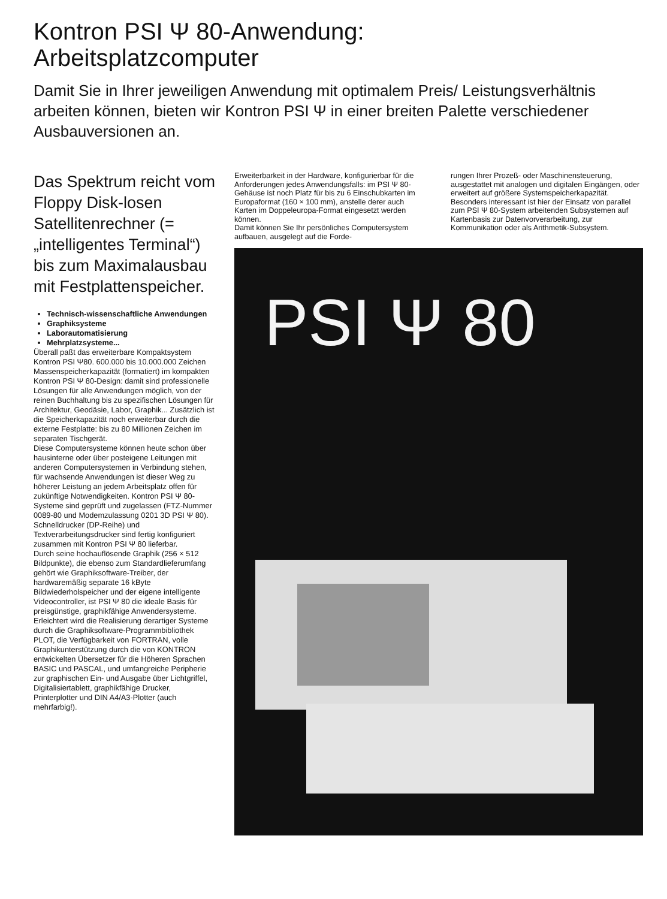Kontron PSI Ψ 80-Anwendung:
Arbeitsplatzcomputer
Damit Sie in Ihrer jeweiligen Anwendung mit optimalem Preis/ Leistungsverhältnis arbeiten können, bieten wir Kontron PSI Ψ in einer breiten Palette verschiedener Ausbauversionen an.
Das Spektrum reicht vom Floppy Disk-losen Satellitenrechner (= „intelligentes Terminal“) bis zum Maximalausbau mit Festplattenspeicher.
Technisch-wissenschaftliche Anwendungen
Graphiksysteme
Laborautomatisierung
Mehrplatzsysteme...
Überall paßt das erweiterbare Kompaktsystem Kontron PSI Ψ80. 600.000 bis 10.000.000 Zeichen Massenspeicherkapazität (formatiert) im kompakten Kontron PSI Ψ 80-Design: damit sind professionelle Lösungen für alle Anwendungen möglich, von der reinen Buchhaltung bis zu spezifischen Lösungen für Architektur, Geodäsie, Labor, Graphik... Zusätzlich ist die Speicherkapazität noch erweiterbar durch die externe Festplatte: bis zu 80 Millionen Zeichen im separaten Tischgerät.
Diese Computersysteme können heute schon über hausinterne oder über posteigene Leitungen mit anderen Computersystemen in Verbindung stehen, für wachsende Anwendungen ist dieser Weg zu höherer Leistung an jedem Arbeitsplatz offen für zukünftige Notwendigkeiten. Kontron PSI Ψ 80-Systeme sind geprüft und zugelassen (FTZ-Nummer 0089-80 und Modemzulassung 0201 3D PSI Ψ 80).
Schnelldrucker (DP-Reihe) und Textverarbeitungsdrucker sind fertig konfiguriert zusammen mit Kontron PSI Ψ 80 lieferbar.
Durch seine hochauflösende Graphik (256 × 512 Bildpunkte), die ebenso zum Standardlieferumfang gehört wie Graphiksoftware-Treiber, der hardwaremäßig separate 16 kByte Bildwiederholspeicher und der eigene intelligente Videocontroller, ist PSI Ψ 80 die ideale Basis für preisgünstige, graphikfähige Anwendersysteme.
Erleichtert wird die Realisierung derartiger Systeme durch die Graphiksoftware-Programmbibliothek PLOT, die Verfügbarkeit von FORTRAN, volle Graphikunterstützung durch die von KONTRON entwickelten Übersetzer für die Höheren Sprachen BASIC und PASCAL, und umfangreiche Peripherie zur graphischen Ein- und Ausgabe über Lichtgriffel, Digitalisiertablett, graphikfähige Drucker, Printerplotter und DIN A4/A3-Plotter (auch mehrfarbig!).
Erweiterbarkeit in der Hardware, konfigurierbar für die Anforderungen jedes Anwendungsfalls: im PSI Ψ 80-Gehäuse ist noch Platz für bis zu 6 Einschubkarten im Europaformat (160 × 100 mm), anstelle derer auch Karten im Doppeleuropa-Format eingesetzt werden können.
Damit können Sie Ihr persönliches Computersystem aufbauen, ausgelegt auf die Forde-
rungen Ihrer Prozeß- oder Maschinensteuerung, ausgestattet mit analogen und digitalen Eingängen, oder erweitert auf größere Systemspeicherkapazität. Besonders interessant ist hier der Einsatz von parallel zum PSI Ψ 80-System arbeitenden Subsystemen auf Kartenbasis zur Datenvorverarbeitung, zur Kommunikation oder als Arithmetik-Subsystem.
PSI Ψ 80